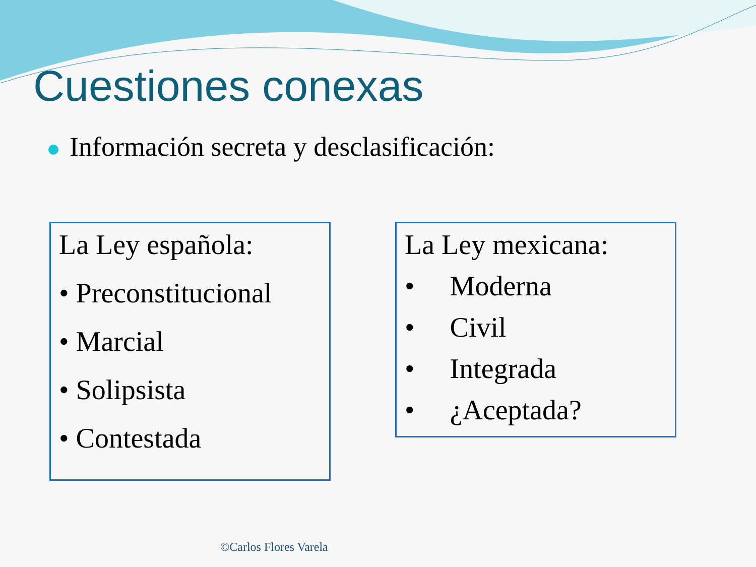Cuestiones conexas
Información secreta y desclasificación:
La Ley española:
• Preconstitucional
• Marcial
• Solipsista
• Contestada
La Ley mexicana:
• Moderna
• Civil
• Integrada
• ¿Aceptada?
©Carlos Flores Varela